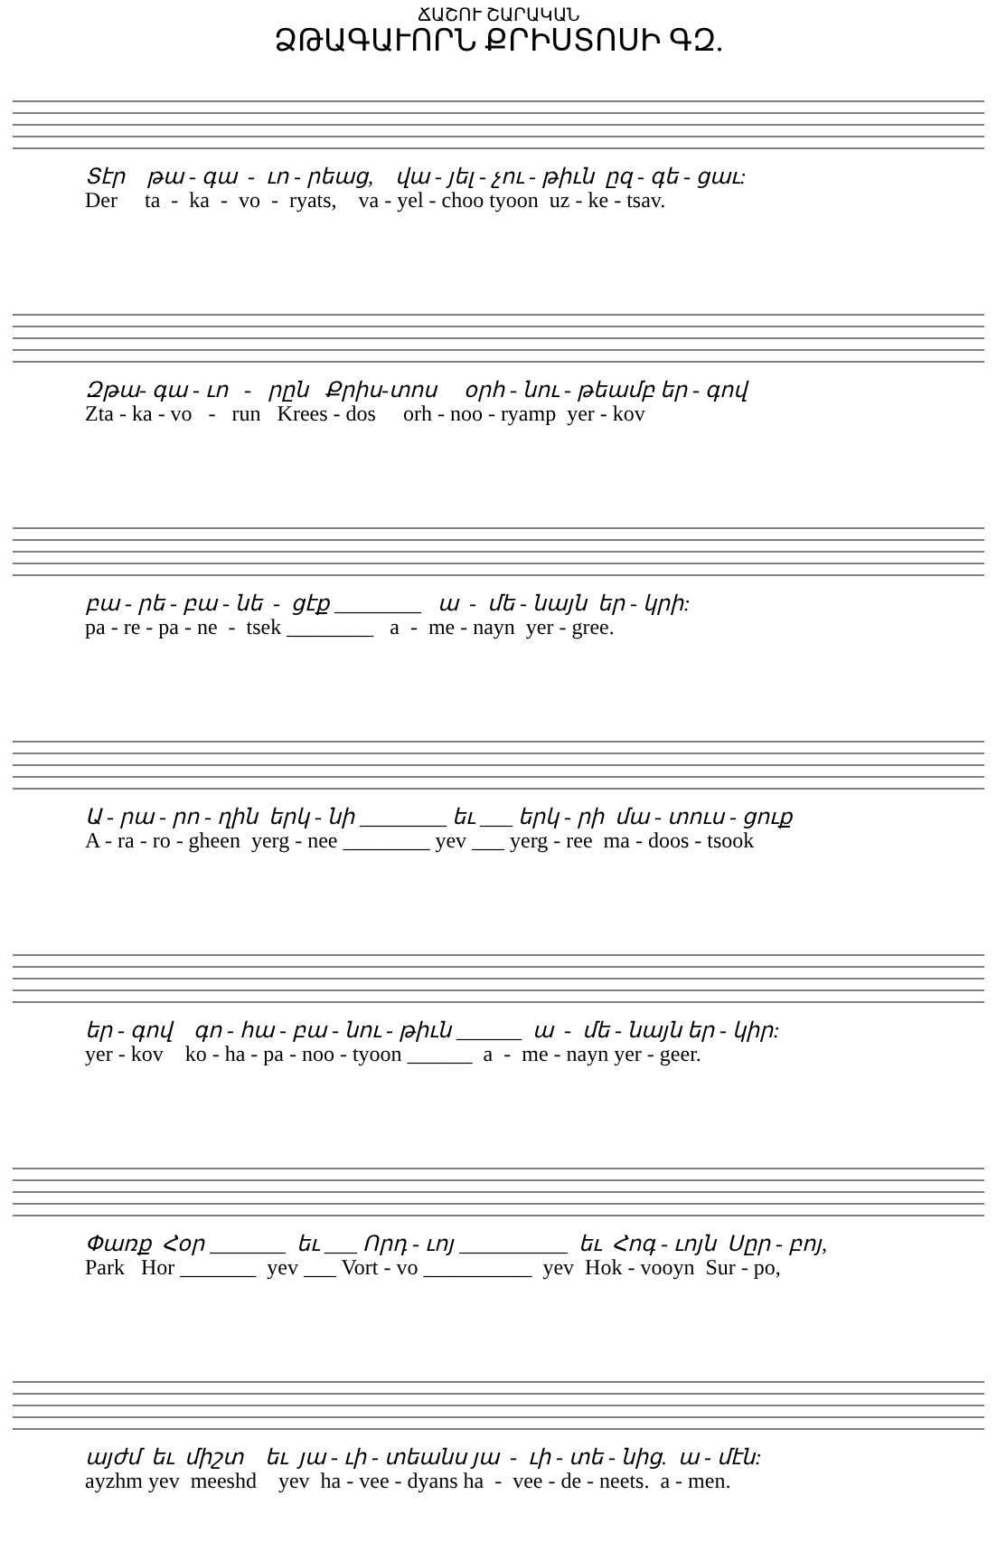ՃԱՇՈՒ ՇԱՐԱԿԱՆ
ՁԹԱԳԱՒՈՐՆ ՔՐԻՍՏՈՍԻ ԳԶ.
Տէր թա - գա - ւո - րեաց, վա - յել - չու - թիւն ըզ - գե - ցաւ:
Der ta - ka - vo - ryats, va - yel - choo tyoon uz - ke - tsav.
Զթա- գա - ւո - րըն Քրիս-տոս օրհ - նու - թեամբ եր - գով
Zta - ka - vo - run Krees - dos orh - noo - ryamp yer - kov
բա - րե - բա - նե - ցէք ________ ա - մե - նայն եր - կրի:
pa - re - pa - ne - tsek ________ a - me - nayn yer - gree.
Ա - րա - րո - ղին երկ - նի ________ եւ ___ երկ - րի մա - տուս - ցուք
A - ra - ro - gheen yerg - nee ________ yev ___ yerg - ree ma - doos - tsook
եր - գով գո - հա - բա - նու - թիւն ______ ա - մե - նայն եր - կիր:
yer - kov ko - ha - pa - noo - tyoon ______ a - me - nayn yer - geer.
Փառք Հօր _______ եւ ___ Որդ - ւոյ __________ եւ Հոգ - ւոյն Սըր - բոյ,
Park Hor _______ yev ___ Vort - vo __________ yev Hok - vooyn Sur - po,
այժմ եւ միշտ եւ յա - ւի - տեանս յա - ւի - տե - նից. ա - մէն:
ayzhm yev meeshd yev ha - vee - dyans ha - vee - de - neets. a - men.